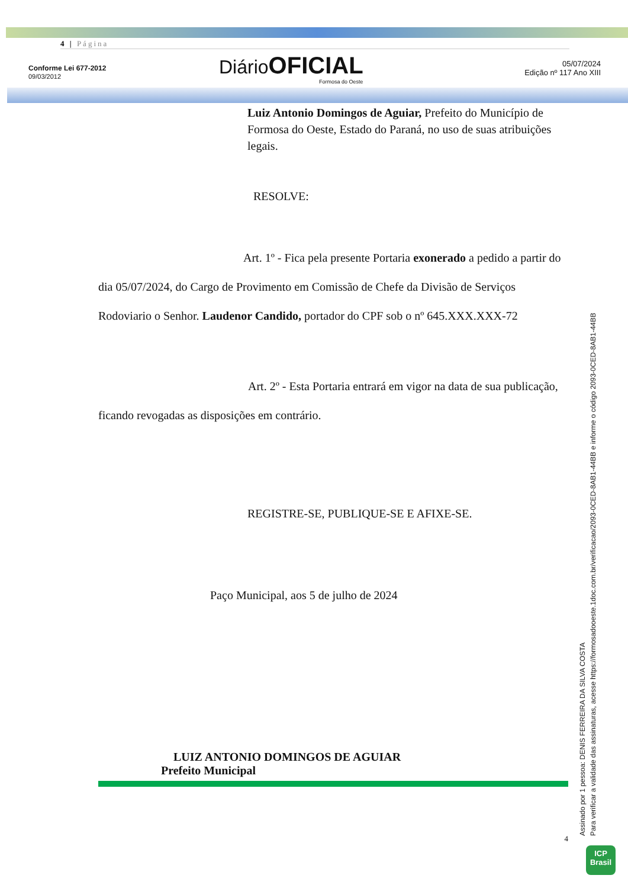4 | Página
Conforme Lei 677-2012
09/03/2012
Diário OFICIAL
Formosa do Oeste
05/07/2024
Edição nº 117 Ano XIII
Luiz Antonio Domingos de Aguiar, Prefeito do Município de Formosa do Oeste, Estado do Paraná, no uso de suas atribuições legais.
RESOLVE:
Art. 1º - Fica pela presente Portaria exonerado a pedido a partir do dia 05/07/2024, do Cargo de Provimento em Comissão de Chefe da Divisão de Serviços Rodoviario o Senhor. Laudenor Candido, portador do CPF sob o nº 645.XXX.XXX-72
Art. 2º - Esta Portaria entrará em vigor na data de sua publicação, ficando revogadas as disposições em contrário.
REGISTRE-SE, PUBLIQUE-SE E AFIXE-SE.
Paço Municipal, aos 5 de julho de 2024
LUIZ ANTONIO DOMINGOS DE AGUIAR
Prefeito Municipal
4
Assinado por 1 pessoa: DENIS FERREIRA DA SILVA COSTA
Para verificar a validade das assinaturas, acesse https://formosadooeste.1doc.com.br/verificacao/2093-0CED-8AB1-44BB e informe o código 2093-0CED-8AB1-44BB
ICP
Brasil